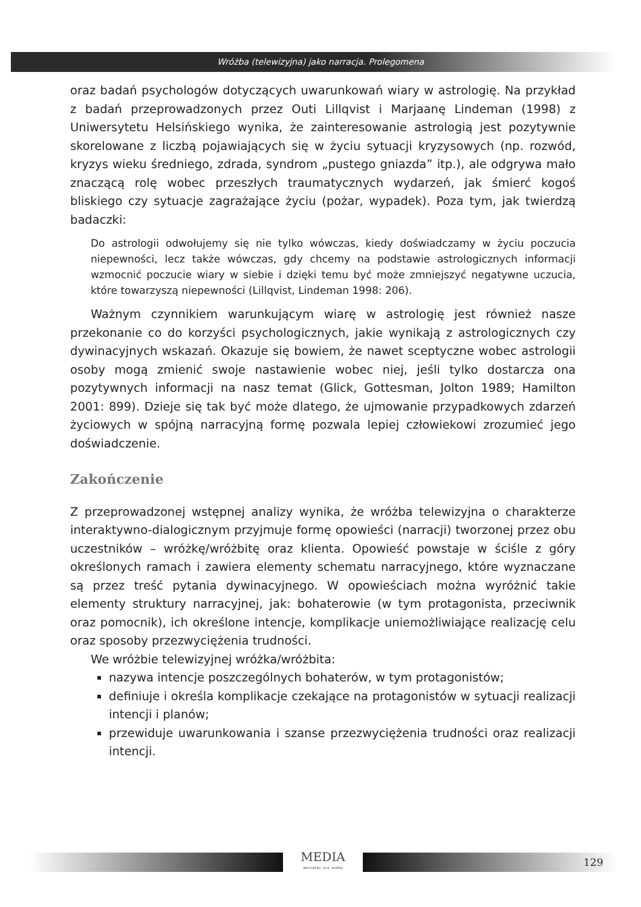Wróżba (telewizyjna) jako narracja. Prolegomena
oraz badań psychologów dotyczących uwarunkowań wiary w astrologię. Na przykład z badań przeprowadzonych przez Outi Lillqvist i Marjaanę Lindeman (1998) z Uniwersytetu Helsińskiego wynika, że zainteresowanie astrologią jest pozytywnie skorelowane z liczbą pojawiających się w życiu sytuacji kryzysowych (np. rozwód, kryzys wieku średniego, zdrada, syndrom „pustego gniazda” itp.), ale odgrywa mało znaczącą rolę wobec przeszłych traumatycznych wydarzeń, jak śmierć kogoś bliskiego czy sytuacje zagrażające życiu (pożar, wypadek). Poza tym, jak twierdzą badaczki:
Do astrologii odwołujemy się nie tylko wówczas, kiedy doświadczamy w życiu poczucia niepewności, lecz także wówczas, gdy chcemy na podstawie astrologicznych informacji wzmocnić poczucie wiary w siebie i dzięki temu być może zmniejszyć negatywne uczucia, które towarzyszą niepewności (Lillqvist, Lindeman 1998: 206).
Ważnym czynnikiem warunkującym wiarę w astrologię jest również nasze przekonanie co do korzyści psychologicznych, jakie wynikają z astrologicznych czy dywinacyjnych wskazań. Okazuje się bowiem, że nawet sceptyczne wobec astrologii osoby mogą zmienić swoje nastawienie wobec niej, jeśli tylko dostarcza ona pozytywnych informacji na nasz temat (Glick, Gottesman, Jolton 1989; Hamilton 2001: 899). Dzieje się tak być może dlatego, że ujmowanie przypadkowych zdarzeń życiowych w spójną narracyjną formę pozwala lepiej człowiekowi zrozumieć jego doświadczenie.
Zakończenie
Z przeprowadzonej wstępnej analizy wynika, że wróżba telewizyjna o charakterze interaktywno-dialogicznym przyjmuje formę opowieści (narracji) tworzonej przez obu uczestników – wróżkę/wróżbitę oraz klienta. Opowieść powstaje w ściśle z góry określonych ramach i zawiera elementy schematu narracyjnego, które wyznaczane są przez treść pytania dywinacyjnego. W opowieściach można wyróżnić takie elementy struktury narracyjnej, jak: bohaterowie (w tym protagonista, przeciwnik oraz pomocnik), ich określone intencje, komplikacje uniemożliwiające realizację celu oraz sposoby przezwyciężenia trudności.
We wróżbie telewizyjnej wróżka/wróżbita:
nazywa intencje poszczególnych bohaterów, w tym protagonistów;
definiuje i określa komplikacje czekające na protagonistów w sytuacji realizacji intencji i planów;
przewiduje uwarunkowania i szanse przezwyciężenia trudności oraz realizacji intencji.
MEDIA
początku xxi wieku
129